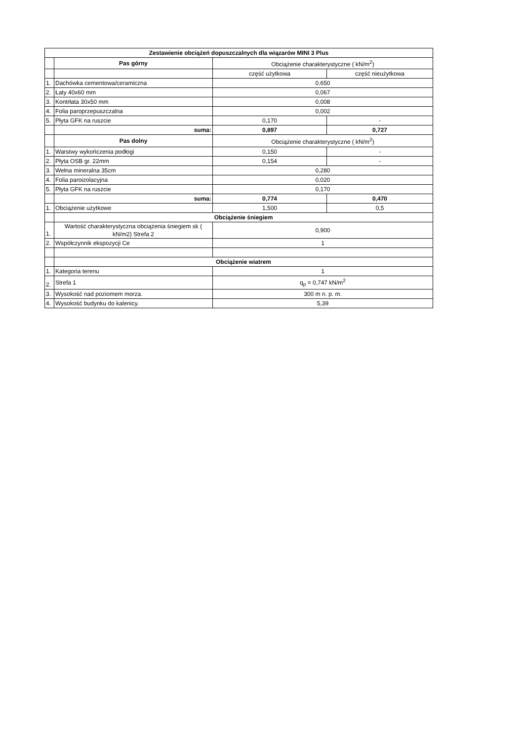| Zestawienie obciążeń dopuszczalnych dla wiązarów MINI 3 Plus | | | |
| --- | --- | --- | --- |
| | Pas górny | Obciążenie charakterystyczne ( kN/m<sup>2</sup>) | |
| | | część użytkowa | część nieużytkowa |
| 1. | Dachówka cementowa/ceramiczna | 0,650 | |
| 2. | Łaty 40x60 mm | 0,067 | |
| 3. | Kontrłata 30x50 mm | 0,008 | |
| 4. | Folia paroprzepuszczalna | 0,002 | |
| 5. | Płyta GFK na ruszcie | 0,170 | - |
| | suma: | 0,897 | 0,727 |
| | Pas dolny | Obciążenie charakterystyczne ( kN/m<sup>2</sup>) | |
| 1. | Warstwy wykończenia podłogi | 0,150 | - |
| 2. | Płyta OSB gr. 22mm | 0,154 | - |
| 3. | Wełna mineralna 35cm | 0,280 | |
| 4. | Folia paroizolacyjna | 0,020 | |
| 5. | Płyta GFK na ruszcie | 0,170 | |
| | suma: | 0,774 | 0,470 |
| 1. | Obciążenie użytkowe | 1,500 | 0,5 |
| | Obciążenie śniegiem | | |
| 1. | Wartość charakterystyczna obciążenia śniegiem sk ( kN/m2) Strefa 2 | 0,900 | |
| 2. | Współczynnik ekspozycji Ce | 1 | |
| | Obciążenie wiatrem | | |
| 1. | Kategoria terenu | 1 | |
| 2. | Strefa 1 | q<sub>p</sub> = 0,747 kN/m<sup>2</sup> | |
| 3. | Wysokość nad poziomem morza. | 300 m n. p. m. | |
| 4. | Wysokość budynku do kalenicy. | 5,39 | |